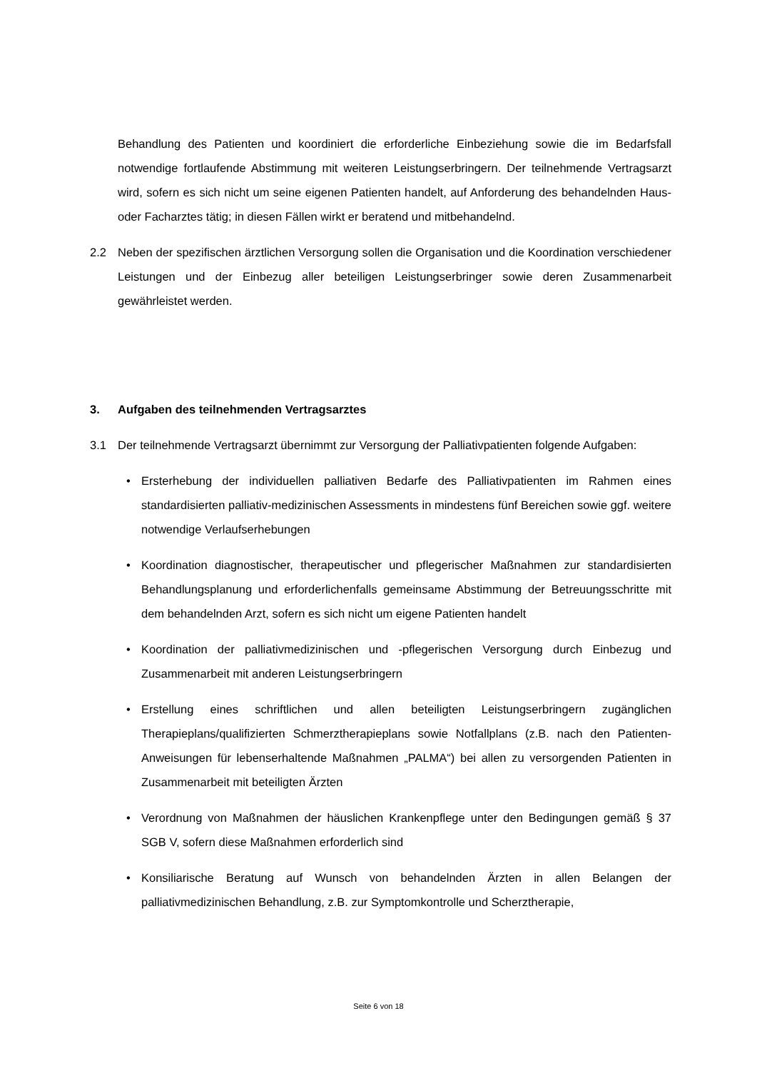Behandlung des Patienten und koordiniert die erforderliche Einbeziehung sowie die im Bedarfsfall notwendige fortlaufende Abstimmung mit weiteren Leistungserbringern. Der teilnehmende Vertragsarzt wird, sofern es sich nicht um seine eigenen Patienten handelt, auf Anforderung des behandelnden Haus- oder Facharztes tätig; in diesen Fällen wirkt er beratend und mitbehandelnd.
2.2 Neben der spezifischen ärztlichen Versorgung sollen die Organisation und die Koordination verschiedener Leistungen und der Einbezug aller beteiligen Leistungserbringer sowie deren Zusammenarbeit gewährleistet werden.
3. Aufgaben des teilnehmenden Vertragsarztes
3.1 Der teilnehmende Vertragsarzt übernimmt zur Versorgung der Palliativpatienten folgende Aufgaben:
• Ersterhebung der individuellen palliativen Bedarfe des Palliativpatienten im Rahmen eines standardisierten palliativ-medizinischen Assessments in mindestens fünf Bereichen sowie ggf. weitere notwendige Verlaufserhebungen
• Koordination diagnostischer, therapeutischer und pflegerischer Maßnahmen zur standardisierten Behandlungsplanung und erforderlichenfalls gemeinsame Abstimmung der Betreuungsschritte mit dem behandelnden Arzt, sofern es sich nicht um eigene Patienten handelt
• Koordination der palliativmedizinischen und -pflegerischen Versorgung durch Einbezug und Zusammenarbeit mit anderen Leistungserbringern
• Erstellung eines schriftlichen und allen beteiligten Leistungserbringern zugänglichen Therapieplans/qualifizierten Schmerztherapieplans sowie Notfallplans (z.B. nach den Patienten-Anweisungen für lebenserhaltende Maßnahmen „PALMA“) bei allen zu versorgenden Patienten in Zusammenarbeit mit beteiligten Ärzten
• Verordnung von Maßnahmen der häuslichen Krankenpflege unter den Bedingungen gemäß § 37 SGB V, sofern diese Maßnahmen erforderlich sind
• Konsiliarische Beratung auf Wunsch von behandelnden Ärzten in allen Belangen der palliativmedizinischen Behandlung, z.B. zur Symptomkontrolle und Scherztherapie,
Seite 6 von 18